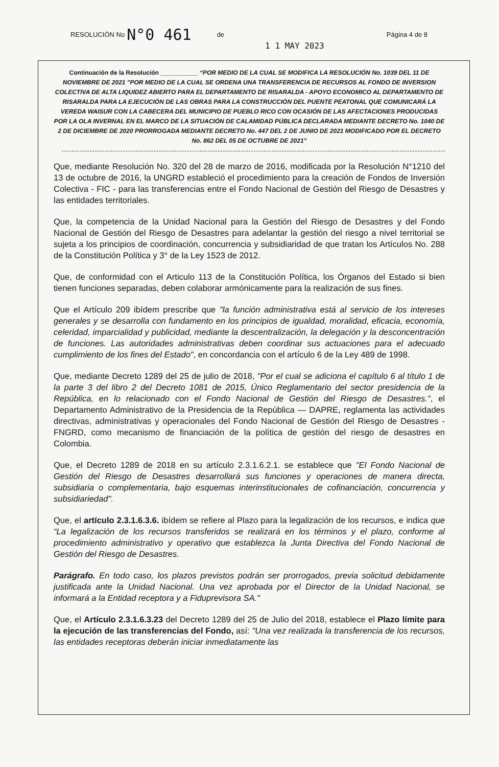RESOLUCIÓN No N°0 461 de 1 1 MAY 2023 Página 4 de 8
Continuación de la Resolución ___________ “POR MEDIO DE LA CUAL SE MODIFICA LA RESOLUCIÓN No. 1039 DEL 11 DE NOVIEMBRE DE 2021 "POR MEDIO DE LA CUAL SE ORDENA UNA TRANSFERENCIA DE RECURSOS AL FONDO DE INVERSION COLECTIVA DE ALTA LIQUIDEZ ABIERTO PARA EL DEPARTAMENTO DE RISARALDA - APOYO ECONOMICO AL DEPARTAMENTO DE RISARALDA PARA LA EJECUCIÓN DE LAS OBRAS PARA LA CONSTRUCCIÓN DEL PUENTE PEATONAL QUE COMUNICARÁ LA VEREDA WAISUR CON LA CABECERA DEL MUNICIPIO DE PUEBLO RICO CON OCASIÓN DE LAS AFECTACIONES PRODUCIDAS POR LA OLA INVERNAL EN EL MARCO DE LA SITUACIÓN DE CALAMIDAD PÚBLICA DECLARADA MEDIANTE DECRETO No. 1040 DE 2 DE DICIEMBRE DE 2020 PRORROGADA MEDIANTE DECRETO No. 447 DEL 2 DE JUNIO DE 2021 MODIFICADO POR EL DECRETO No. 862 DEL 05 DE OCTUBRE DE 2021”
Que, mediante Resolución No. 320 del 28 de marzo de 2016, modificada por la Resolución N°1210 del 13 de octubre de 2016, la UNGRD estableció el procedimiento para la creación de Fondos de Inversión Colectiva - FIC - para las transferencias entre el Fondo Nacional de Gestión del Riesgo de Desastres y las entidades territoriales.
Que, la competencia de la Unidad Nacional para la Gestión del Riesgo de Desastres y del Fondo Nacional de Gestión del Riesgo de Desastres para adelantar la gestión del riesgo a nivel territorial se sujeta a los principios de coordinación, concurrencia y subsidiaridad de que tratan los Artículos No. 288 de la Constitución Política y 3° de la Ley 1523 de 2012.
Que, de conformidad con el Articulo 113 de la Constitución Política, los Órganos del Estado si bien tienen funciones separadas, deben colaborar armónicamente para la realización de sus fines.
Que el Artículo 209 ibídem prescribe que "la función administrativa está al servicio de los intereses generales y se desarrolla con fundamento en los principios de igualdad, moralidad, eficacia, economía, celeridad, imparcialidad y publicidad, mediante la descentralización, la delegación y la desconcentración de funciones. Las autoridades administrativas deben coordinar sus actuaciones para el adecuado cumplimiento de los fines del Estado", en concordancia con el artículo 6 de la Ley 489 de 1998.
Que, mediante Decreto 1289 del 25 de julio de 2018, "Por el cual se adiciona el capítulo 6 al título 1 de la parte 3 del libro 2 del Decreto 1081 de 2015, Único Reglamentario del sector presidencia de la República, en lo relacionado con el Fondo Nacional de Gestión del Riesgo de Desastres.", el Departamento Administrativo de la Presidencia de la República — DAPRE, reglamenta las actividades directivas, administrativas y operacionales del Fondo Nacional de Gestión del Riesgo de Desastres - FNGRD, como mecanismo de financiación de la política de gestión del riesgo de desastres en Colombia.
Que, el Decreto 1289 de 2018 en su artículo 2.3.1.6.2.1. se establece que "El Fondo Nacional de Gestión del Riesgo de Desastres desarrollará sus funciones y operaciones de manera directa, subsidiaria o complementaria, bajo esquemas interinstitucionales de cofinanciación, concurrencia y subsidiariedad".
Que, el artículo 2.3.1.6.3.6. ibídem se refiere al Plazo para la legalización de los recursos, e indica que “La legalización de los recursos transferidos se realizará en los términos y el plazo, conforme al procedimiento administrativo y operativo que establezca la Junta Directiva del Fondo Nacional de Gestión del Riesgo de Desastres.
Parágrafo. En todo caso, los plazos previstos podrán ser prorrogados, previa solicitud debidamente justificada ante la Unidad Nacional. Una vez aprobada por el Director de la Unidad Nacional, se informará a la Entidad receptora y a Fiduprevisora SA."
Que, el Artículo 2.3.1.6.3.23 del Decreto 1289 del 25 de Julio del 2018, establece el Plazo límite para la ejecución de las transferencias del Fondo, así: "Una vez realizada la transferencia de los recursos, las entidades receptoras deberán iniciar inmediatamente las